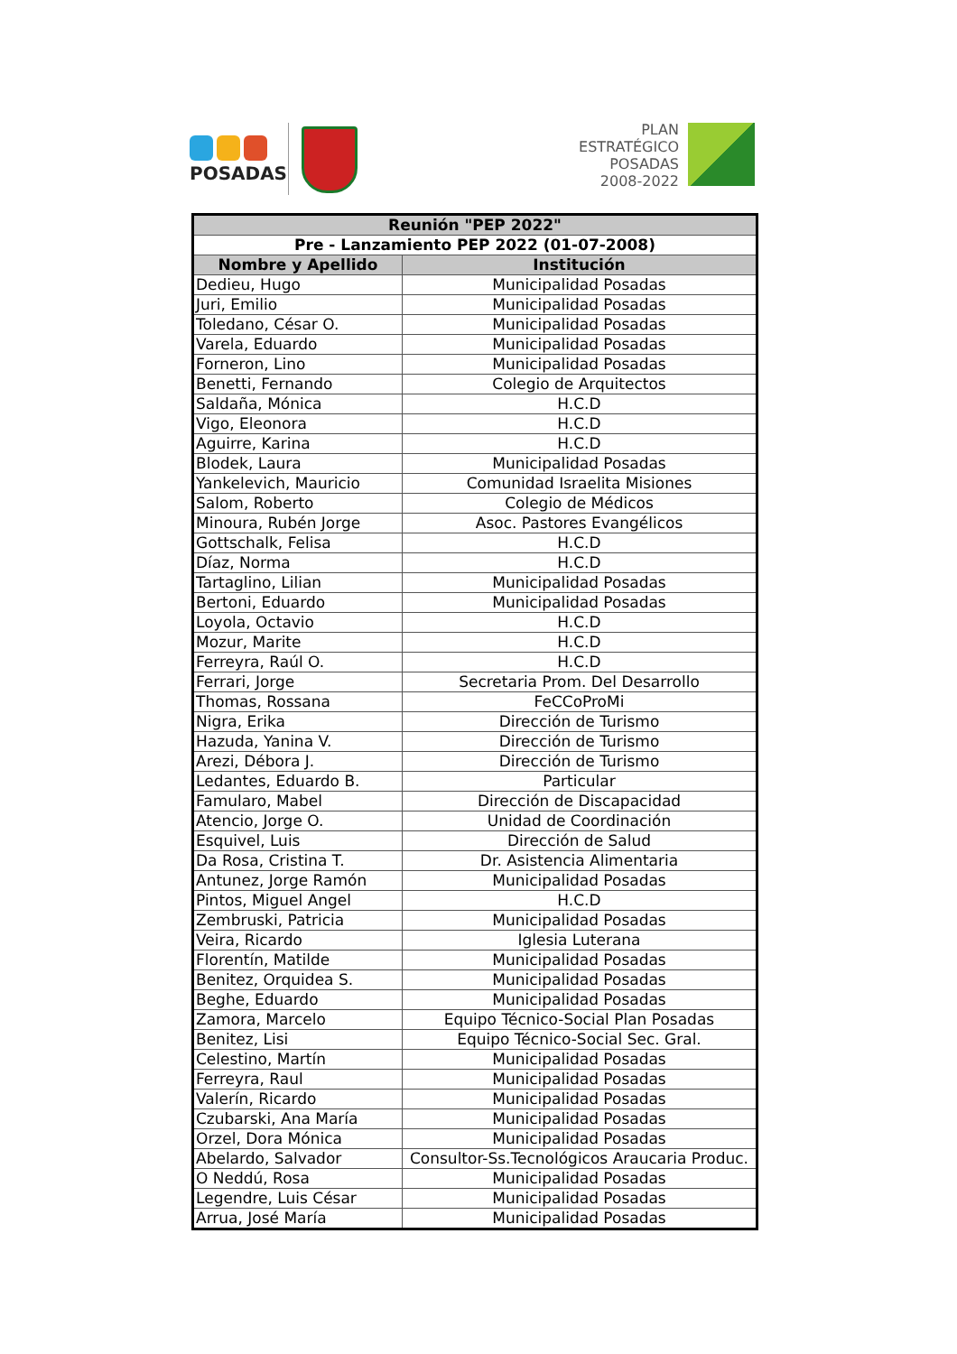POSADAS
PLAN
ESTRATÉGICO
POSADAS
2008-2022
| Reunión "PEP 2022" | |
| --- | --- |
| Pre - Lanzamiento PEP 2022 (01-07-2008) | |
| Nombre y Apellido | Institución |
| Dedieu, Hugo | Municipalidad Posadas |
| Juri, Emilio | Municipalidad Posadas |
| Toledano, César O. | Municipalidad Posadas |
| Varela, Eduardo | Municipalidad Posadas |
| Forneron, Lino | Municipalidad Posadas |
| Benetti, Fernando | Colegio de Arquitectos |
| Saldaña, Mónica | H.C.D |
| Vigo, Eleonora | H.C.D |
| Aguirre, Karina | H.C.D |
| Blodek, Laura | Municipalidad Posadas |
| Yankelevich, Mauricio | Comunidad Israelita Misiones |
| Salom, Roberto | Colegio de Médicos |
| Minoura, Rubén Jorge | Asoc. Pastores Evangélicos |
| Gottschalk, Felisa | H.C.D |
| Díaz, Norma | H.C.D |
| Tartaglino, Lilian | Municipalidad Posadas |
| Bertoni, Eduardo | Municipalidad Posadas |
| Loyola, Octavio | H.C.D |
| Mozur, Marite | H.C.D |
| Ferreyra, Raúl O. | H.C.D |
| Ferrari, Jorge | Secretaria Prom. Del Desarrollo |
| Thomas, Rossana | FeCCoProMi |
| Nigra, Erika | Dirección de Turismo |
| Hazuda, Yanina V. | Dirección de Turismo |
| Arezi, Débora J. | Dirección de Turismo |
| Ledantes, Eduardo B. | Particular |
| Famularo, Mabel | Dirección de Discapacidad |
| Atencio, Jorge O. | Unidad de Coordinación |
| Esquivel, Luis | Dirección de Salud |
| Da Rosa, Cristina T. | Dr. Asistencia Alimentaria |
| Antunez, Jorge Ramón | Municipalidad Posadas |
| Pintos, Miguel Angel | H.C.D |
| Zembruski, Patricia | Municipalidad Posadas |
| Veira, Ricardo | Iglesia Luterana |
| Florentín, Matilde | Municipalidad Posadas |
| Benitez, Orquidea S. | Municipalidad Posadas |
| Beghe, Eduardo | Municipalidad Posadas |
| Zamora, Marcelo | Equipo Técnico-Social Plan Posadas |
| Benitez, Lisi | Equipo Técnico-Social Sec. Gral. |
| Celestino, Martín | Municipalidad Posadas |
| Ferreyra, Raul | Municipalidad Posadas |
| Valerín, Ricardo | Municipalidad Posadas |
| Czubarski, Ana María | Municipalidad Posadas |
| Orzel, Dora Mónica | Municipalidad Posadas |
| Abelardo, Salvador | Consultor-Ss.Tecnológicos Araucaria Produc. |
| O Neddú, Rosa | Municipalidad Posadas |
| Legendre, Luis César | Municipalidad Posadas |
| Arrua, José María | Municipalidad Posadas |